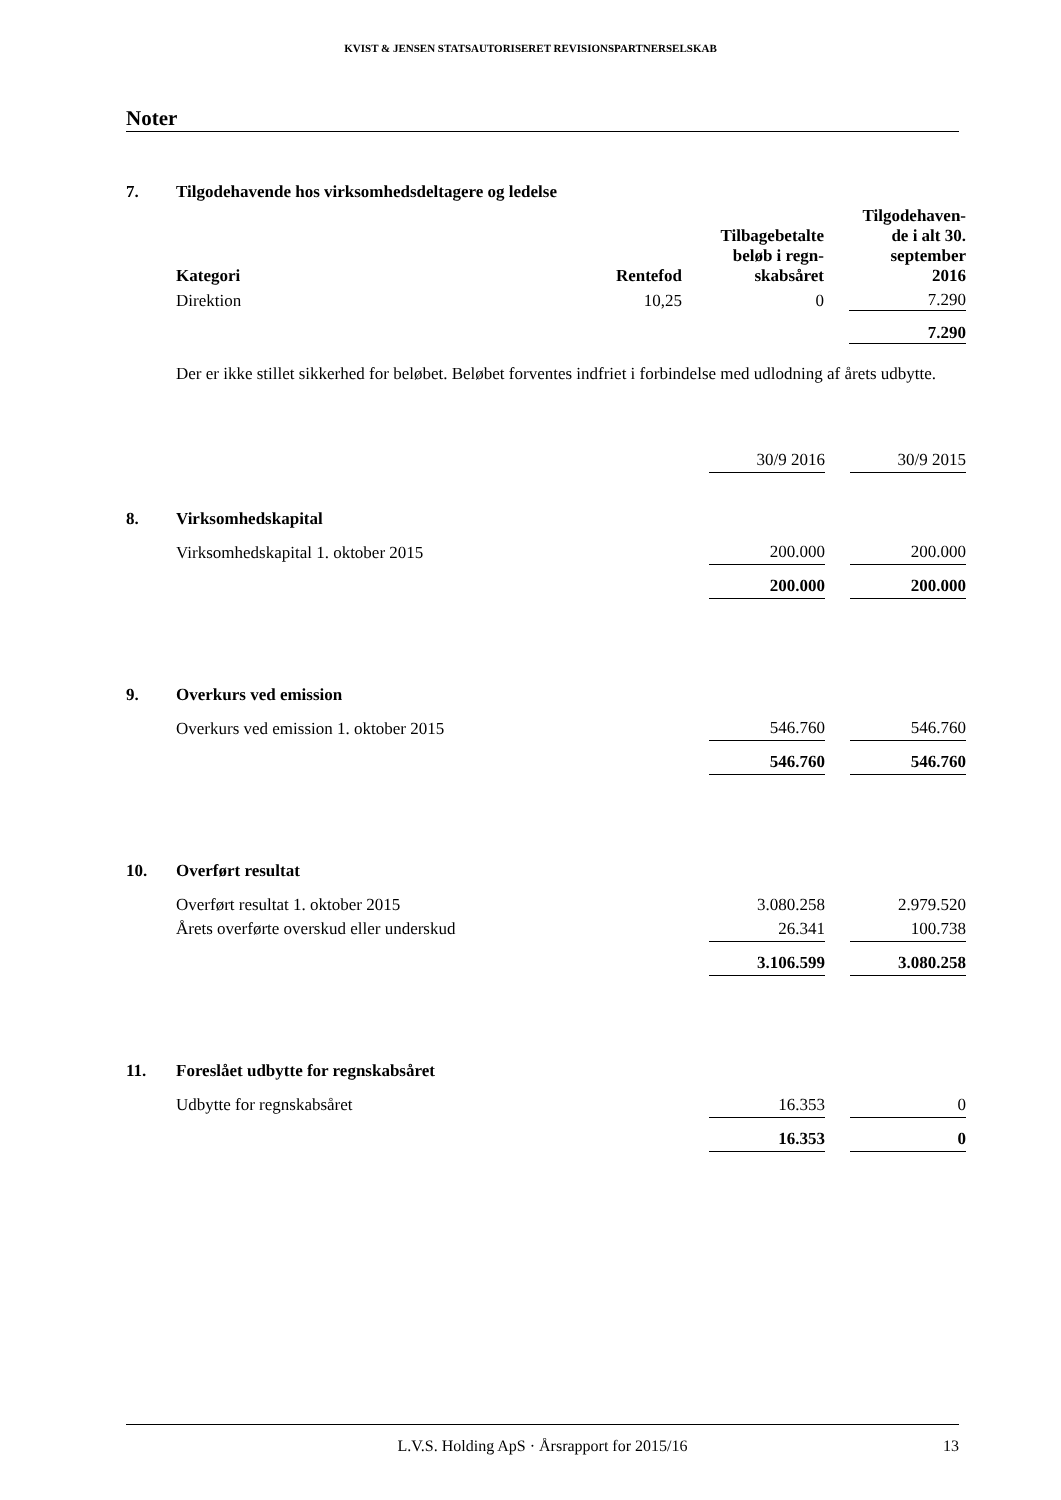KVIST & JENSEN STATSAUTORISERET REVISIONSPARTNERSELSKAB
Noter
| 7. | Tilgodehavende hos virksomhedsdeltagere og ledelse | | | |
| | Kategori | Rentefod | Tilbagebetalte beløb i regn- skabsåret | Tilgodehaven- de i alt 30. september 2016 |
| | Direktion | 10,25 | 0 | 7.290 |
| | | | | 7.290 |
Der er ikke stillet sikkerhed for beløbet. Beløbet forventes indfriet i forbindelse med udlodning af årets udbytte.
| | | 30/9 2016 | | 30/9 2015 |
| 8. | Virksomhedskapital | | | |
| | Virksomhedskapital 1. oktober 2015 | 200.000 | | 200.000 |
| | | 200.000 | | 200.000 |
| 9. | Overkurs ved emission | | | |
| | Overkurs ved emission 1. oktober 2015 | 546.760 | | 546.760 |
| | | 546.760 | | 546.760 |
| 10. | Overført resultat | | | |
| | Overført resultat 1. oktober 2015 | 3.080.258 | | 2.979.520 |
| | Årets overførte overskud eller underskud | 26.341 | | 100.738 |
| | | 3.106.599 | | 3.080.258 |
| 11. | Foreslået udbytte for regnskabsåret | | | |
| | Udbytte for regnskabsåret | 16.353 | | 0 |
| | | 16.353 | | 0 |
L.V.S. Holding ApS · Årsrapport for 2015/16 13